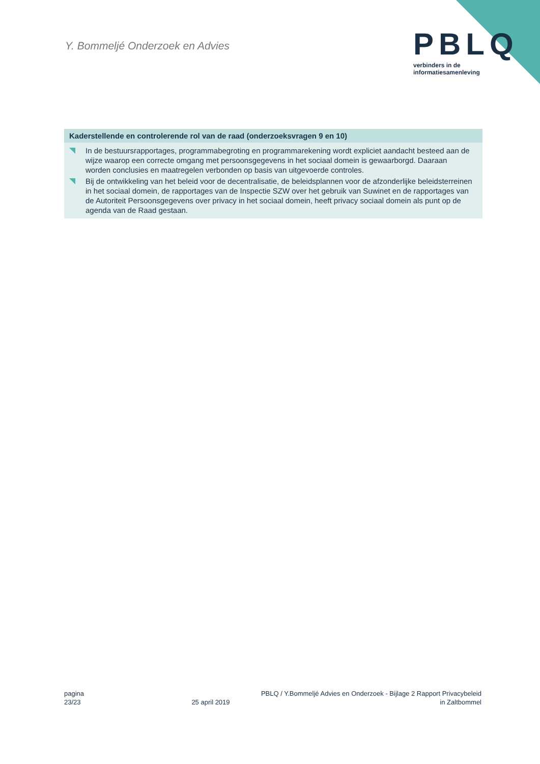Y. Bommeljé Onderzoek en Advies
PBLQ
verbinders in de
informatiesamenleving
Kaderstellende en controlerende rol van de raad (onderzoeksvragen 9 en 10)
In de bestuursrapportages, programmabegroting en programmarekening wordt expliciet aandacht besteed aan de wijze waarop een correcte omgang met persoonsgegevens in het sociaal domein is gewaarborgd. Daaraan worden conclusies en maatregelen verbonden op basis van uitgevoerde controles.
Bij de ontwikkeling van het beleid voor de decentralisatie, de beleidsplannen voor de afzonderlijke beleidsterreinen in het sociaal domein, de rapportages van de Inspectie SZW over het gebruik van Suwinet en de rapportages van de Autoriteit Persoonsgegevens over privacy in het sociaal domein, heeft privacy sociaal domein als punt op de agenda van de Raad gestaan.
pagina
23/23
25 april 2019 PBLQ / Y.Bommeljé Advies en Onderzoek - Bijlage 2 Rapport Privacybeleid
in Zaltbommel